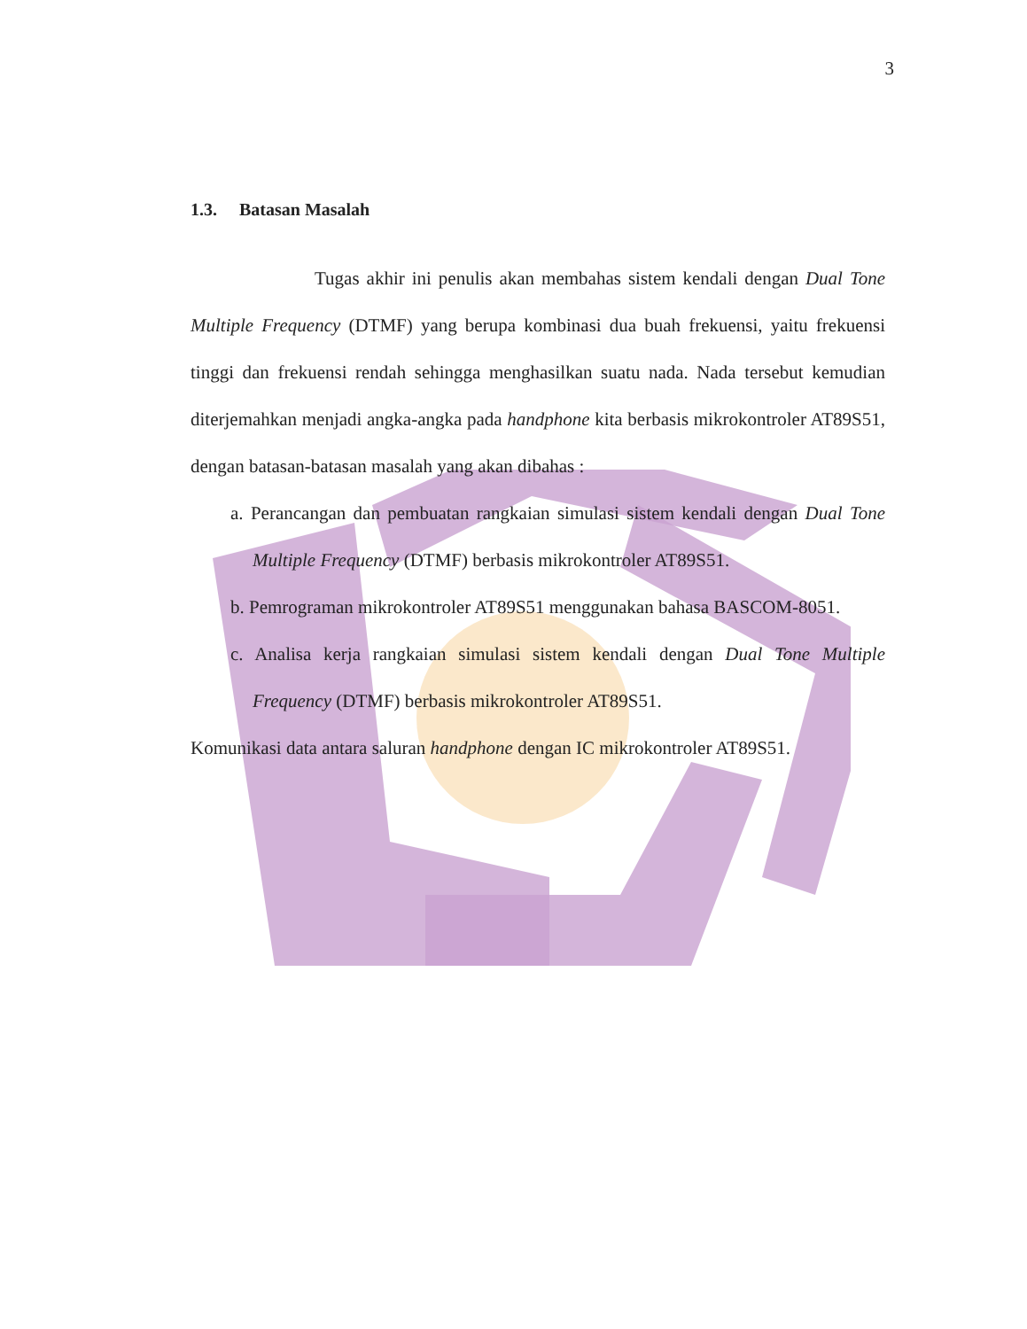3
1.3. Batasan Masalah
Tugas akhir ini penulis akan membahas sistem kendali dengan Dual Tone Multiple Frequency (DTMF) yang berupa kombinasi dua buah frekuensi, yaitu frekuensi tinggi dan frekuensi rendah sehingga menghasilkan suatu nada. Nada tersebut kemudian diterjemahkan menjadi angka-angka pada handphone kita berbasis mikrokontroler AT89S51, dengan batasan-batasan masalah yang akan dibahas :
a. Perancangan dan pembuatan rangkaian simulasi sistem kendali dengan Dual Tone Multiple Frequency (DTMF) berbasis mikrokontroler AT89S51.
b. Pemrograman mikrokontroler AT89S51 menggunakan bahasa BASCOM-8051.
c. Analisa kerja rangkaian simulasi sistem kendali dengan Dual Tone Multiple Frequency (DTMF) berbasis mikrokontroler AT89S51.
Komunikasi data antara saluran handphone dengan IC mikrokontroler AT89S51.